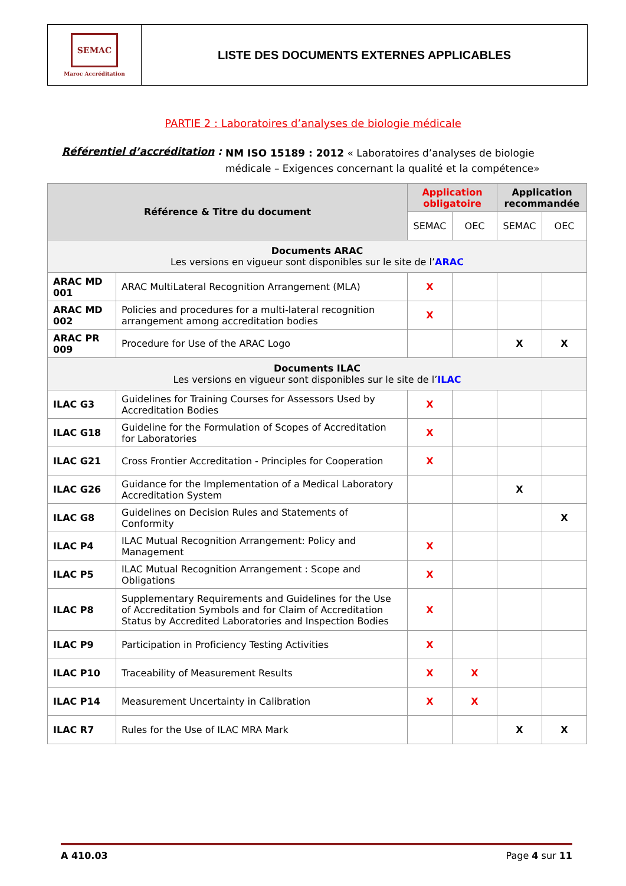SEMAC
Maroc Accréditation
LISTE DES DOCUMENTS EXTERNES APPLICABLES
PARTIE 2 : Laboratoires d’analyses de biologie médicale
Référentiel d’accréditation :
NM ISO 15189 : 2012 « Laboratoires d’analyses de biologie médicale – Exigences concernant la qualité et la compétence»
| Référence & Titre du document | | Application obligatoire | | Application recommandée | |
| --- | --- | --- | --- | --- | --- |
| | | SEMAC | OEC | SEMAC | OEC |
| Documents ARAC Les versions en vigueur sont disponibles sur le site de l’ ARAC | | | | | |
| ARAC MD 001 | ARAC MultiLateral Recognition Arrangement (MLA) | X | | | |
| ARAC MD 002 | Policies and procedures for a multi-lateral recognition arrangement among accreditation bodies | X | | | |
| ARAC PR 009 | Procedure for Use of the ARAC Logo | | | X | X |
| Documents ILAC Les versions en vigueur sont disponibles sur le site de l’ ILAC | | | | | |
| ILAC G3 | Guidelines for Training Courses for Assessors Used by Accreditation Bodies | X | | | |
| ILAC G18 | Guideline for the Formulation of Scopes of Accreditation for Laboratories | X | | | |
| ILAC G21 | Cross Frontier Accreditation - Principles for Cooperation | X | | | |
| ILAC G26 | Guidance for the Implementation of a Medical Laboratory Accreditation System | | | X | |
| ILAC G8 | Guidelines on Decision Rules and Statements of Conformity | | | | X |
| ILAC P4 | ILAC Mutual Recognition Arrangement: Policy and Management | X | | | |
| ILAC P5 | ILAC Mutual Recognition Arrangement : Scope and Obligations | X | | | |
| ILAC P8 | Supplementary Requirements and Guidelines for the Use of Accreditation Symbols and for Claim of Accreditation Status by Accredited Laboratories and Inspection Bodies | X | | | |
| ILAC P9 | Participation in Proficiency Testing Activities | X | | | |
| ILAC P10 | Traceability of Measurement Results | X | X | | |
| ILAC P14 | Measurement Uncertainty in Calibration | X | X | | |
| ILAC R7 | Rules for the Use of ILAC MRA Mark | | | X | X |
A 410.03 Page 4 sur 11